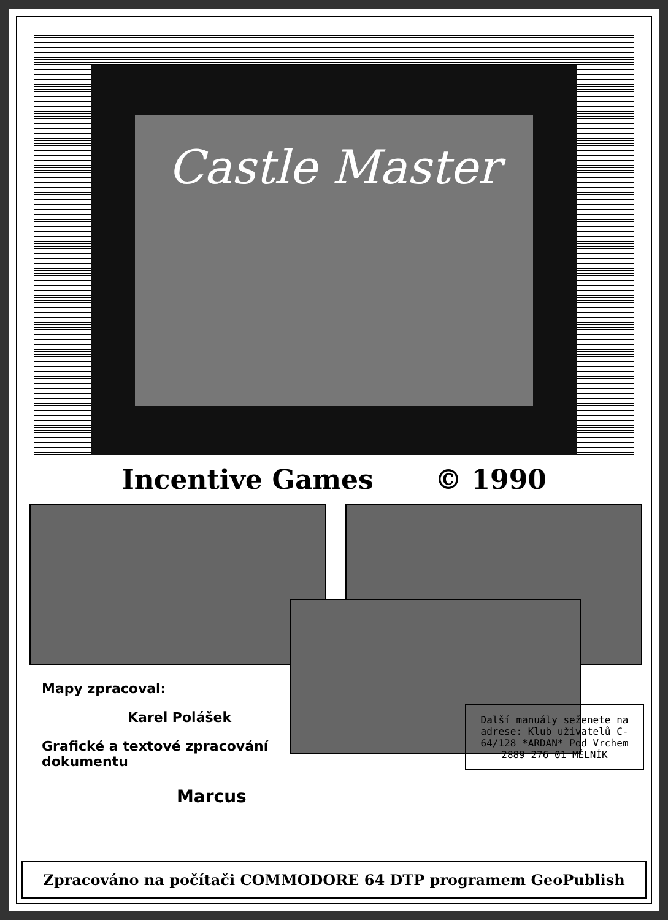Castle Master
Incentive Games © 1990
Mapy zpracoval:
Karel Polášek
Grafické a textové zpracování dokumentu
Marcus
Další manuály seženete na adrese: Klub uživatelů C-64/128 *ARDAN* Pod Vrchem 2889 276 01 MĚLNÍK
Zpracováno na počítači COMMODORE 64 DTP programem GeoPublish